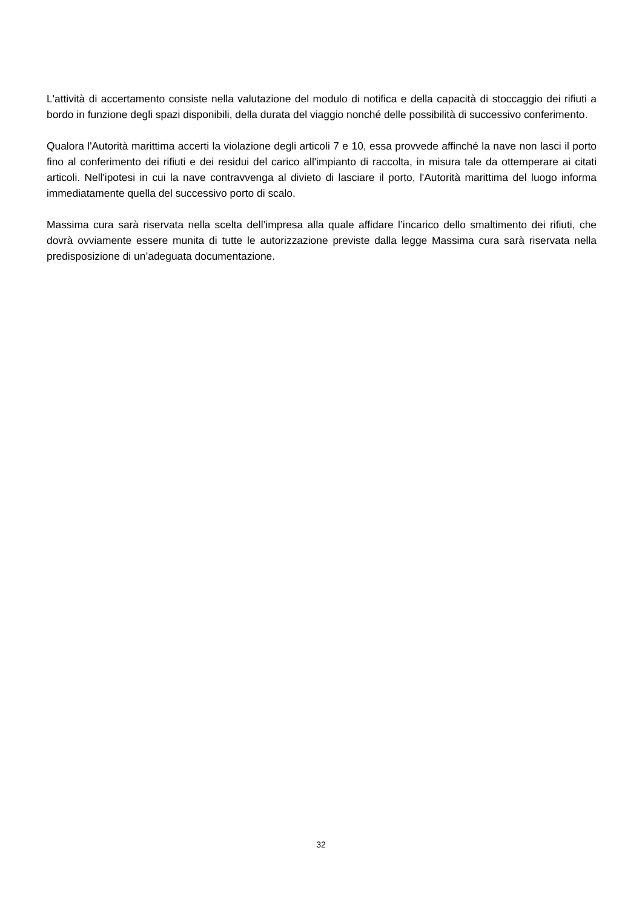L'attività di accertamento consiste nella valutazione del modulo di notifica e della capacità di stoccaggio dei rifiuti a bordo in funzione degli spazi disponibili, della durata del viaggio nonché delle possibilità di successivo conferimento.
Qualora l'Autorità marittima accerti la violazione degli articoli 7 e 10, essa provvede affinché la nave non lasci il porto fino al conferimento dei rifiuti e dei residui del carico all'impianto di raccolta, in misura tale da ottemperare ai citati articoli. Nell'ipotesi in cui la nave contravvenga al divieto di lasciare il porto, l'Autorità marittima del luogo informa immediatamente quella del successivo porto di scalo.
Massima cura sarà riservata nella scelta dell’impresa alla quale affidare l’incarico dello smaltimento dei rifiuti, che dovrà ovviamente essere munita di tutte le autorizzazione previste dalla legge Massima cura sarà riservata nella predisposizione di un’adeguata documentazione.
32